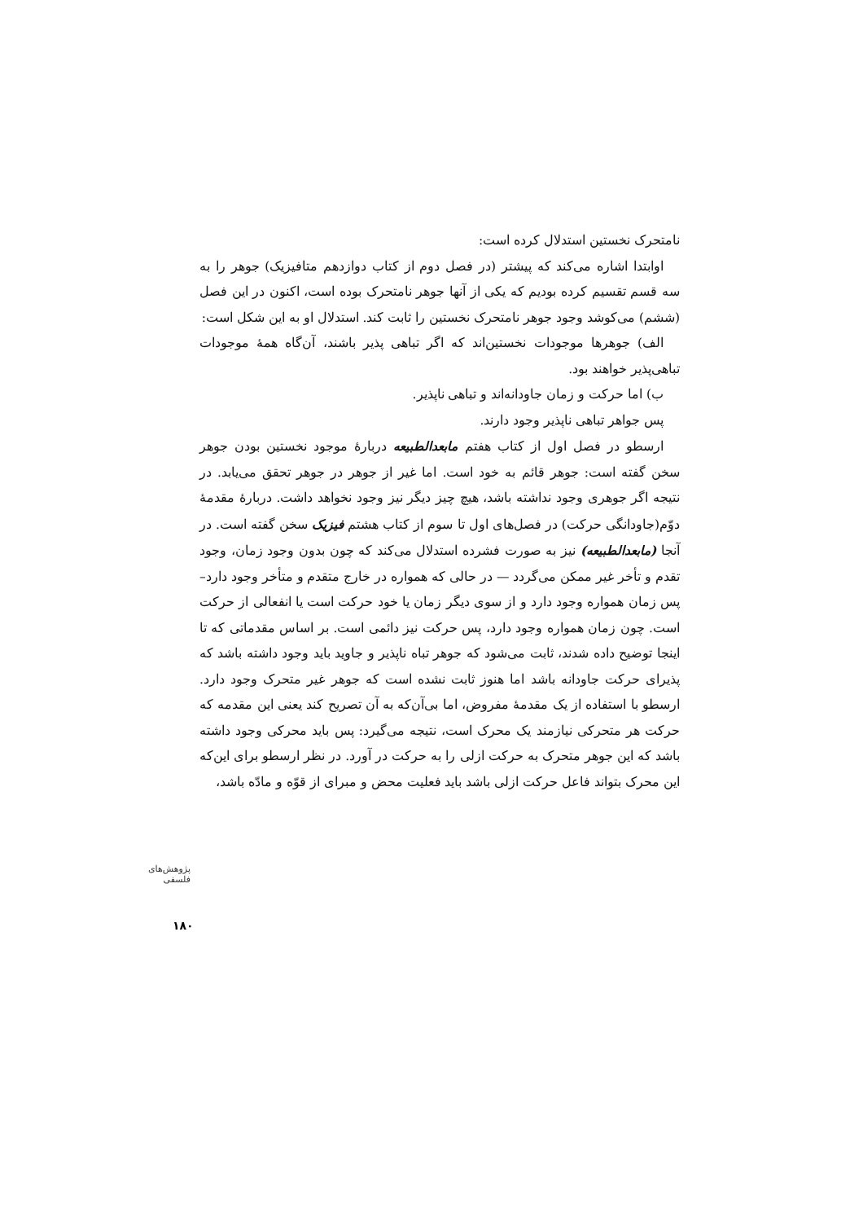نامتحرک نخستین استدلال کرده است:
اوابتدا اشاره می‌کند که پیشتر (در فصل دوم از کتاب دوازدهم متافیزیک) جوهر را به سه قسم تقسیم کرده بودیم که یکی از آنها جوهر نامتحرک بوده است، اکنون در این فصل (ششم) می‌کوشد وجود جوهر نامتحرک نخستین را ثابت کند. استدلال او به این شکل است:
الف) جوهرها موجودات نخستین‌اند که اگر تباهی پذیر باشند، آن‌گاه همهٔ موجودات تباهی‌پذیر خواهند بود.
ب) اما حرکت و زمان جاودانه‌اند و تباهی ناپذیر.
پس جواهر تباهی ناپذیر وجود دارند.
ارسطو در فصل اول از کتاب هفتم مابعدالطبیعه دربارهٔ موجود نخستین بودن جوهر سخن گفته است: جوهر قائم به خود است. اما غیر از جوهر در جوهر تحقق می‌یابد. در نتیجه اگر جوهری وجود نداشته باشد، هیچ چیز دیگر نیز وجود نخواهد داشت. دربارهٔ مقدمهٔ دوّم(جاودانگی حرکت) در فصل‌های اول تا سوم از کتاب هشتم فیزیک سخن گفته است. در آنجا (مابعدالطبیعه) نیز به صورت فشرده استدلال می‌کند که چون بدون وجود زمان، وجود تقدم و تأخر غیر ممکن می‌گردد — در حالی که همواره در خارج متقدم و متأخر وجود دارد– پس زمان همواره وجود دارد و از سوی دیگر زمان یا خود حرکت است یا انفعالی از حرکت است. چون زمان همواره وجود دارد، پس حرکت نیز دائمی است. بر اساس مقدماتی که تا اینجا توضیح داده شدند، ثابت می‌شود که جوهر تباه ناپذیر و جاوید باید وجود داشته باشد که پذیرای حرکت جاودانه باشد اما هنوز ثابت نشده است که جوهر غیر متحرک وجود دارد. ارسطو با استفاده از یک مقدمهٔ مفروض، اما بی‌آن‌که به آن تصریح کند یعنی این مقدمه که حرکت هر متحرکی نیازمند یک محرک است، نتیجه می‌گیرد: پس باید محرکی وجود داشته باشد که این جوهر متحرک به حرکت ازلی را به حرکت در آورد. در نظر ارسطو برای این‌که این محرک بتواند فاعل حرکت ازلی باشد باید فعلیت محض و مبرای از قوّه و مادّه باشد،
پژوهش‌های فلسفی
۱۸۰